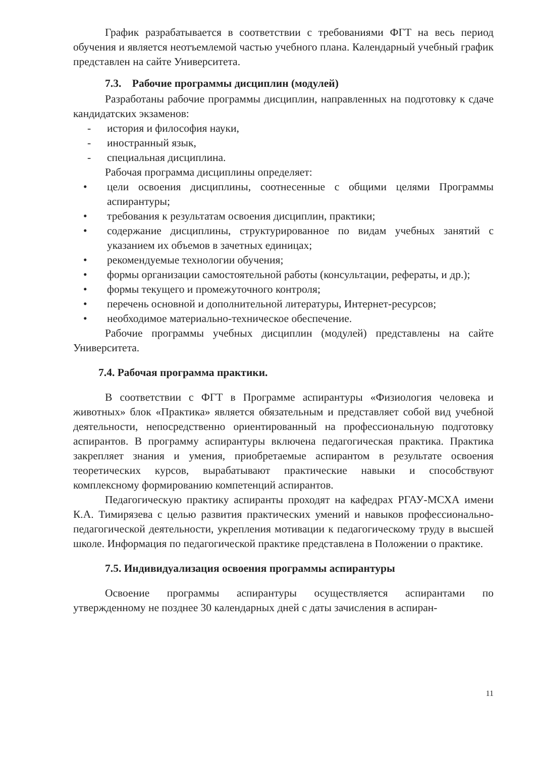График разрабатывается в соответствии с требованиями ФГТ на весь период обучения и является неотъемлемой частью учебного плана. Календарный учебный график представлен на сайте Университета.
7.3. Рабочие программы дисциплин (модулей)
Разработаны рабочие программы дисциплин, направленных на подготовку к сдаче кандидатских экзаменов:
- история и философия науки,
- иностранный язык,
- специальная дисциплина.
Рабочая программа дисциплины определяет:
• цели освоения дисциплины, соотнесенные с общими целями Программы аспирантуры;
• требования к результатам освоения дисциплин, практики;
• содержание дисциплины, структурированное по видам учебных занятий с указанием их объемов в зачетных единицах;
• рекомендуемые технологии обучения;
• формы организации самостоятельной работы (консультации, рефераты, и др.);
• формы текущего и промежуточного контроля;
• перечень основной и дополнительной литературы, Интернет-ресурсов;
• необходимое материально-техническое обеспечение.
Рабочие программы учебных дисциплин (модулей) представлены на сайте Университета.
7.4. Рабочая программа практики.
В соответствии с ФГТ в Программе аспирантуры «Физиология человека и животных» блок «Практика» является обязательным и представляет собой вид учебной деятельности, непосредственно ориентированный на профессиональную подготовку аспирантов. В программу аспирантуры включена педагогическая практика. Практика закрепляет знания и умения, приобретаемые аспирантом в результате освоения теоретических курсов, вырабатывают практические навыки и способствуют комплексному формированию компетенций аспирантов.
Педагогическую практику аспиранты проходят на кафедрах РГАУ-МСХА имени К.А. Тимирязева с целью развития практических умений и навыков профессионально-педагогической деятельности, укрепления мотивации к педагогическому труду в высшей школе. Информация по педагогической практике представлена в Положении о практике.
7.5. Индивидуализация освоения программы аспирантуры
Освоение программы аспирантуры осуществляется аспирантами по утвержденному не позднее 30 календарных дней с даты зачисления в аспиран-
11